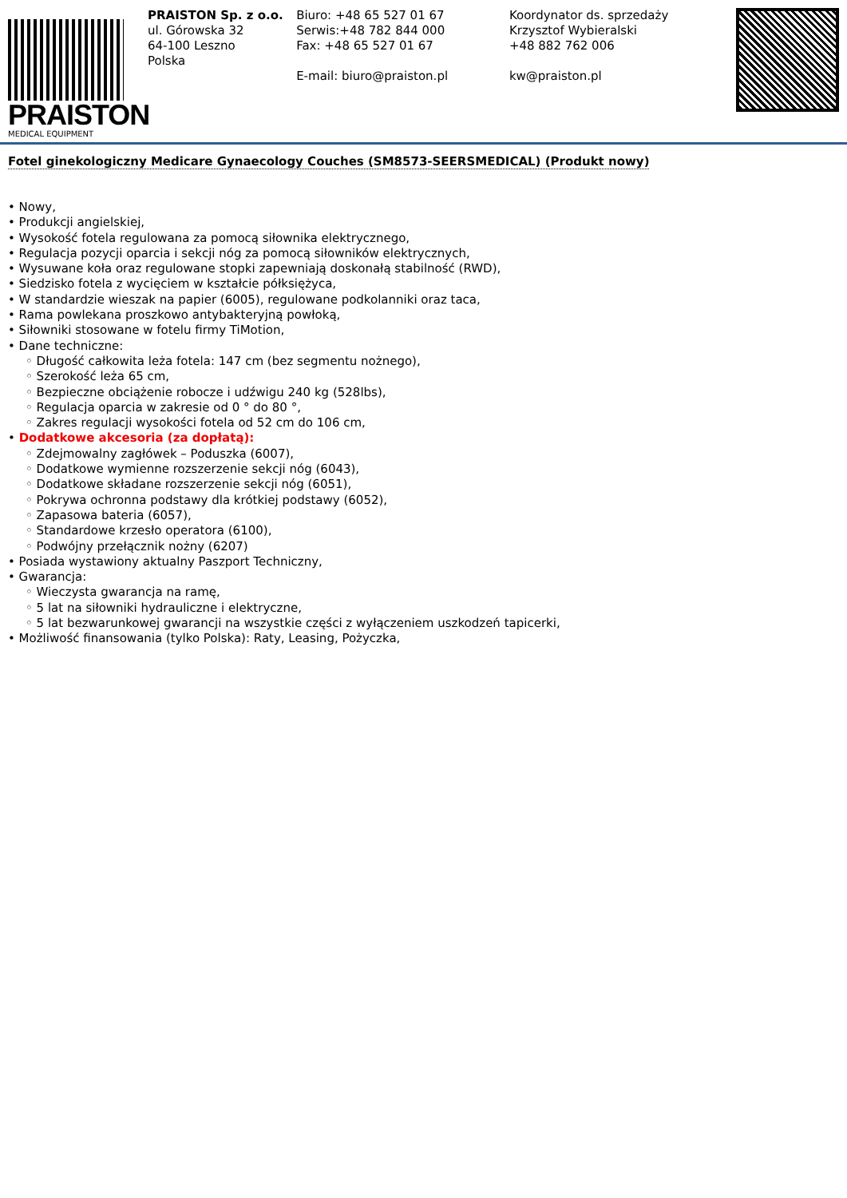PRAISTON
MEDICAL EQUIPMENT
PRAISTON Sp. z o.o.
ul. Górowska 32
64-100 Leszno
Polska
Biuro: +48 65 527 01 67
Serwis:+48 782 844 000
Fax: +48 65 527 01 67
E-mail: biuro@praiston.pl
Koordynator ds. sprzedaży
Krzysztof Wybieralski
+48 882 762 006
kw@praiston.pl
Fotel ginekologiczny Medicare Gynaecology Couches (SM8573-SEERSMEDICAL) (Produkt nowy)
• Nowy,
• Produkcji angielskiej,
• Wysokość fotela regulowana za pomocą siłownika elektrycznego,
• Regulacja pozycji oparcia i sekcji nóg za pomocą siłowników elektrycznych,
• Wysuwane koła oraz regulowane stopki zapewniają doskonałą stabilność (RWD),
• Siedzisko fotela z wycięciem w kształcie półksiężyca,
• W standardzie wieszak na papier (6005), regulowane podkolanniki oraz taca,
• Rama powlekana proszkowo antybakteryjną powłoką,
• Siłowniki stosowane w fotelu firmy TiMotion,
• Dane techniczne:
◦ Długość całkowita leża fotela: 147 cm (bez segmentu nożnego),
◦ Szerokość leża 65 cm,
◦ Bezpieczne obciążenie robocze i udźwigu 240 kg (528lbs),
◦ Regulacja oparcia w zakresie od 0 ° do 80 °,
◦ Zakres regulacji wysokości fotela od 52 cm do 106 cm,
• Dodatkowe akcesoria (za dopłatą):
◦ Zdejmowalny zagłówek – Poduszka (6007),
◦ Dodatkowe wymienne rozszerzenie sekcji nóg (6043),
◦ Dodatkowe składane rozszerzenie sekcji nóg (6051),
◦ Pokrywa ochronna podstawy dla krótkiej podstawy (6052),
◦ Zapasowa bateria (6057),
◦ Standardowe krzesło operatora (6100),
◦ Podwójny przełącznik nożny (6207)
• Posiada wystawiony aktualny Paszport Techniczny,
• Gwarancja:
◦ Wieczysta gwarancja na ramę,
◦ 5 lat na siłowniki hydrauliczne i elektryczne,
◦ 5 lat bezwarunkowej gwarancji na wszystkie części z wyłączeniem uszkodzeń tapicerki,
• Możliwość finansowania (tylko Polska): Raty, Leasing, Pożyczka,